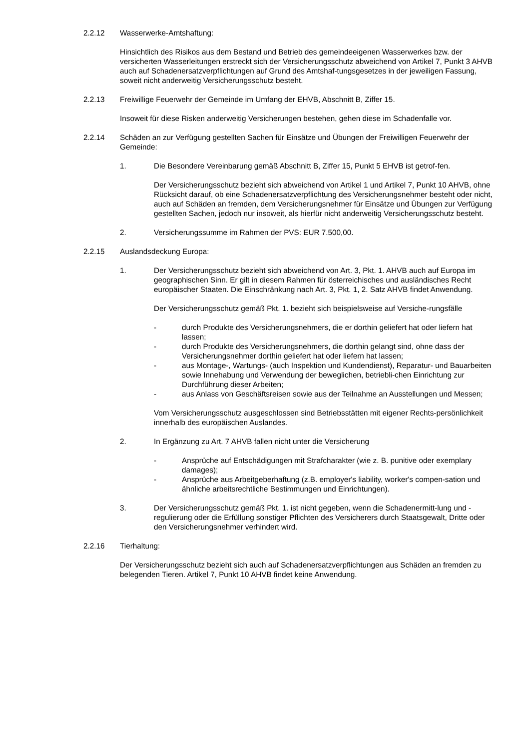2.2.12 Wasserwerke-Amtshaftung:
Hinsichtlich des Risikos aus dem Bestand und Betrieb des gemeindeeigenen Wasserwerkes bzw. der versicherten Wasserleitungen erstreckt sich der Versicherungsschutz abweichend von Artikel 7, Punkt 3 AHVB auch auf Schadenersatzverpflichtungen auf Grund des Amtshaf-tungsgesetzes in der jeweiligen Fassung, soweit nicht anderweitig Versicherungsschutz besteht.
2.2.13 Freiwillige Feuerwehr der Gemeinde im Umfang der EHVB, Abschnitt B, Ziffer 15.
Insoweit für diese Risken anderweitig Versicherungen bestehen, gehen diese im Schadenfalle vor.
2.2.14 Schäden an zur Verfügung gestellten Sachen für Einsätze und Übungen der Freiwilligen Feuerwehr der Gemeinde:
1. Die Besondere Vereinbarung gemäß Abschnitt B, Ziffer 15, Punkt 5 EHVB ist getrof-fen.
Der Versicherungsschutz bezieht sich abweichend von Artikel 1 und Artikel 7, Punkt 10 AHVB, ohne Rücksicht darauf, ob eine Schadenersatzverpflichtung des Versicherungsnehmer besteht oder nicht, auch auf Schäden an fremden, dem Versicherungsnehmer für Einsätze und Übungen zur Verfügung gestellten Sachen, jedoch nur insoweit, als hierfür nicht anderweitig Versicherungsschutz besteht.
2. Versicherungssumme im Rahmen der PVS: EUR 7.500,00.
2.2.15 Auslandsdeckung Europa:
1. Der Versicherungsschutz bezieht sich abweichend von Art. 3, Pkt. 1. AHVB auch auf Europa im geographischen Sinn. Er gilt in diesem Rahmen für österreichisches und ausländisches Recht europäischer Staaten. Die Einschränkung nach Art. 3, Pkt. 1, 2. Satz AHVB findet Anwendung.
Der Versicherungsschutz gemäß Pkt. 1. bezieht sich beispielsweise auf Versiche-rungsfälle
- durch Produkte des Versicherungsnehmers, die er dorthin geliefert hat oder liefern hat lassen;
- durch Produkte des Versicherungsnehmers, die dorthin gelangt sind, ohne dass der Versicherungsnehmer dorthin geliefert hat oder liefern hat lassen;
- aus Montage-, Wartungs- (auch Inspektion und Kundendienst), Reparatur- und Bauarbeiten sowie Innehabung und Verwendung der beweglichen, betriebli-chen Einrichtung zur Durchführung dieser Arbeiten;
- aus Anlass von Geschäftsreisen sowie aus der Teilnahme an Ausstellungen und Messen;
Vom Versicherungsschutz ausgeschlossen sind Betriebsstätten mit eigener Rechts-persönlichkeit innerhalb des europäischen Auslandes.
2. In Ergänzung zu Art. 7 AHVB fallen nicht unter die Versicherung
- Ansprüche auf Entschädigungen mit Strafcharakter (wie z. B. punitive oder exemplary damages);
- Ansprüche aus Arbeitgeberhaftung (z.B. employer's liability, worker's compen-sation und ähnliche arbeitsrechtliche Bestimmungen und Einrichtungen).
3. Der Versicherungsschutz gemäß Pkt. 1. ist nicht gegeben, wenn die Schadenermitt-lung und -regulierung oder die Erfüllung sonstiger Pflichten des Versicherers durch Staatsgewalt, Dritte oder den Versicherungsnehmer verhindert wird.
2.2.16 Tierhaltung:
Der Versicherungsschutz bezieht sich auch auf Schadenersatzverpflichtungen aus Schäden an fremden zu belegenden Tieren. Artikel 7, Punkt 10 AHVB findet keine Anwendung.